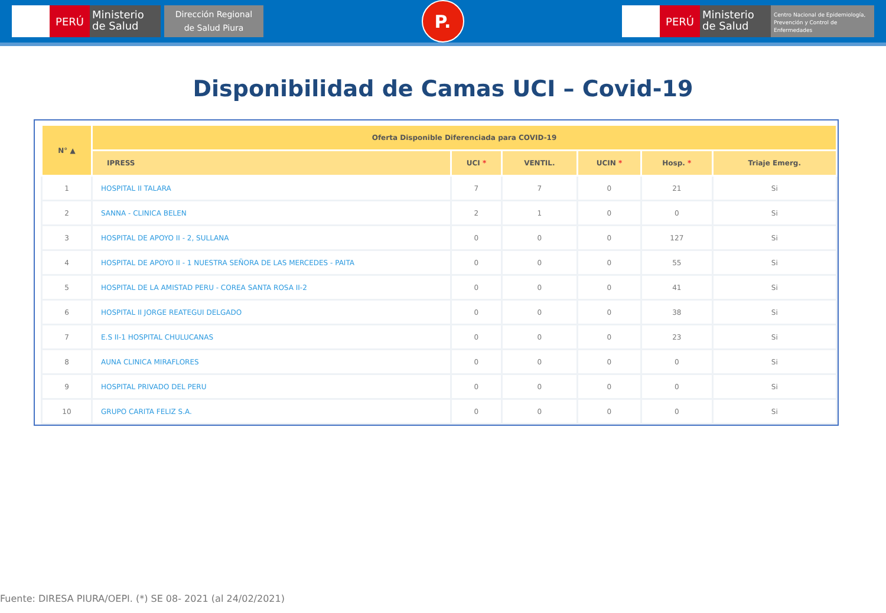PERÚ
Ministerio de Salud
Dirección Regional
de Salud Piura
P.
PERÚ
Ministerio de Salud
Centro Nacional de Epidemiología, Prevención y Control de Enfermedades
Disponibilidad de Camas UCI – Covid-19
| N° ▲ | Oferta Disponible Diferenciada para COVID-19 | | | | | |
| --- | --- | --- | --- | --- | --- | --- |
| | IPRESS | UCI * | VENTIL. | UCIN * | Hosp. * | Triaje Emerg. |
| 1 | HOSPITAL II TALARA | 7 | 7 | 0 | 21 | Si |
| 2 | SANNA - CLINICA BELEN | 2 | 1 | 0 | 0 | Si |
| 3 | HOSPITAL DE APOYO II - 2, SULLANA | 0 | 0 | 0 | 127 | Si |
| 4 | HOSPITAL DE APOYO II - 1 NUESTRA SEÑORA DE LAS MERCEDES - PAITA | 0 | 0 | 0 | 55 | Si |
| 5 | HOSPITAL DE LA AMISTAD PERU - COREA SANTA ROSA II-2 | 0 | 0 | 0 | 41 | Si |
| 6 | HOSPITAL II JORGE REATEGUI DELGADO | 0 | 0 | 0 | 38 | Si |
| 7 | E.S II-1 HOSPITAL CHULUCANAS | 0 | 0 | 0 | 23 | Si |
| 8 | AUNA CLINICA MIRAFLORES | 0 | 0 | 0 | 0 | Si |
| 9 | HOSPITAL PRIVADO DEL PERU | 0 | 0 | 0 | 0 | Si |
| 10 | GRUPO CARITA FELIZ S.A. | 0 | 0 | 0 | 0 | Si |
Fuente: DIRESA PIURA/OEPI. (*) SE 08- 2021 (al 24/02/2021)